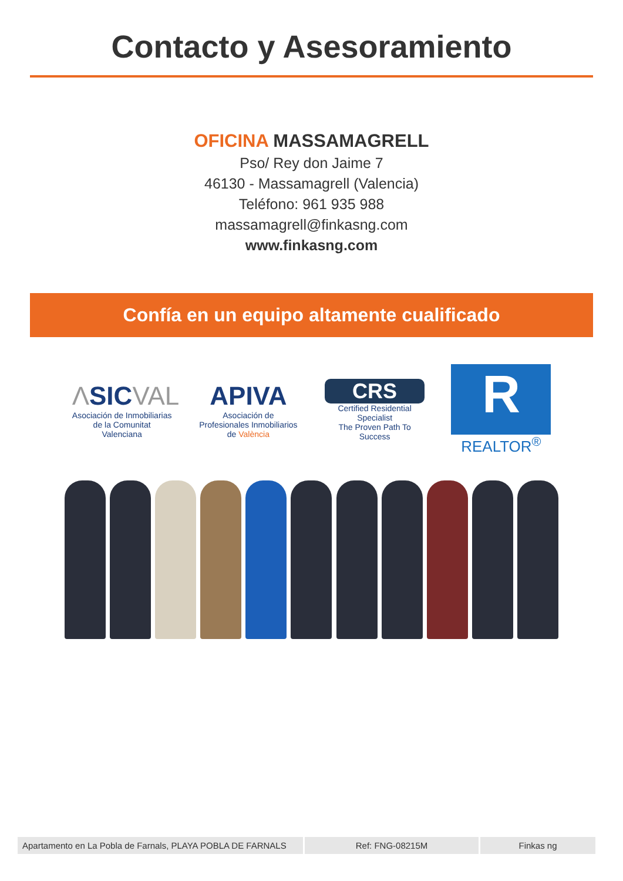Contacto y Asesoramiento
OFICINA MASSAMAGRELL
Pso/ Rey don Jaime 7
46130 - Massamagrell (Valencia)
Teléfono: 961 935 988
massamagrell@finkasng.com
www.finkasng.com
Confía en un equipo altamente cualificado
ΛSIC VAL
Asociación de Inmobiliarias de la Comunitat Valenciana
APIVA
Asociación de Profesionales Inmobiliarios de València
CRS
Certified Residential Specialist
The Proven Path To Success
R
REALTOR<sup>®</sup>
| Apartamento en La Pobla de Farnals, PLAYA POBLA DE FARNALS | Ref: FNG-08215M | Finkas ng |